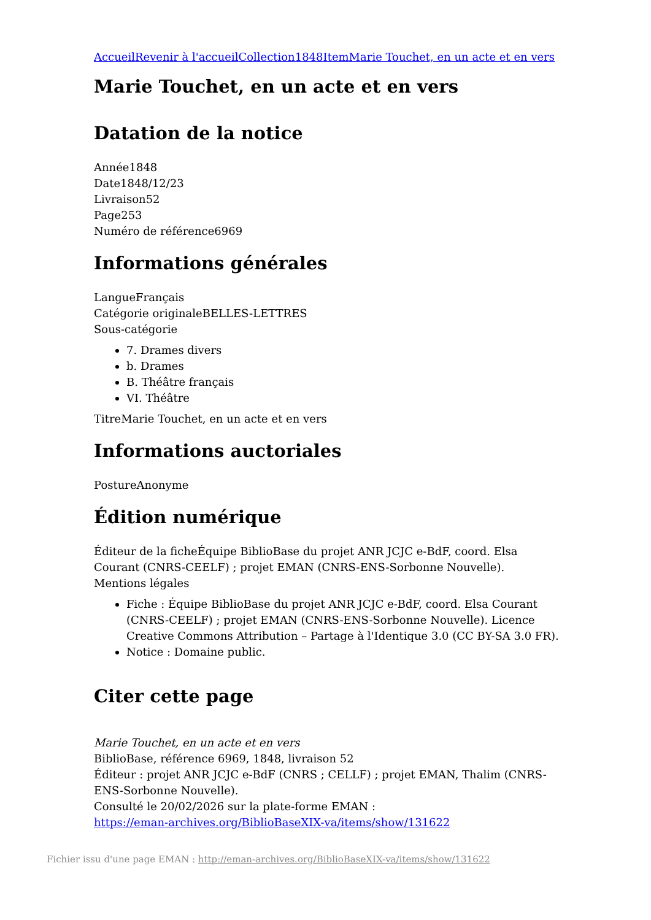Accueil Revenir à l'accueil Collection 1848 Item Marie Touchet, en un acte et en vers
Marie Touchet, en un acte et en vers
Datation de la notice
Année1848
Date1848/12/23
Livraison52
Page253
Numéro de référence6969
Informations générales
LangueFrançais
Catégorie originaleBELLES-LETTRES
Sous-catégorie
7. Drames divers
b. Drames
B. Théâtre français
VI. Théâtre
TitreMarie Touchet, en un acte et en vers
Informations auctoriales
PostureAnonyme
Édition numérique
Éditeur de la ficheÉquipe BiblioBase du projet ANR JCJC e-BdF, coord. Elsa Courant (CNRS-CEELF) ; projet EMAN (CNRS-ENS-Sorbonne Nouvelle).
Mentions légales
Fiche : Équipe BiblioBase du projet ANR JCJC e-BdF, coord. Elsa Courant (CNRS-CEELF) ; projet EMAN (CNRS-ENS-Sorbonne Nouvelle). Licence Creative Commons Attribution – Partage à l'Identique 3.0 (CC BY-SA 3.0 FR).
Notice : Domaine public.
Citer cette page
Marie Touchet, en un acte et en vers
BiblioBase, référence 6969, 1848, livraison 52
Éditeur : projet ANR JCJC e-BdF (CNRS ; CELLF) ; projet EMAN, Thalim (CNRS-ENS-Sorbonne Nouvelle).
Consulté le 20/02/2026 sur la plate-forme EMAN :
https://eman-archives.org/BiblioBaseXIX-va/items/show/131622
Fichier issu d'une page EMAN : http://eman-archives.org/BiblioBaseXIX-va/items/show/131622